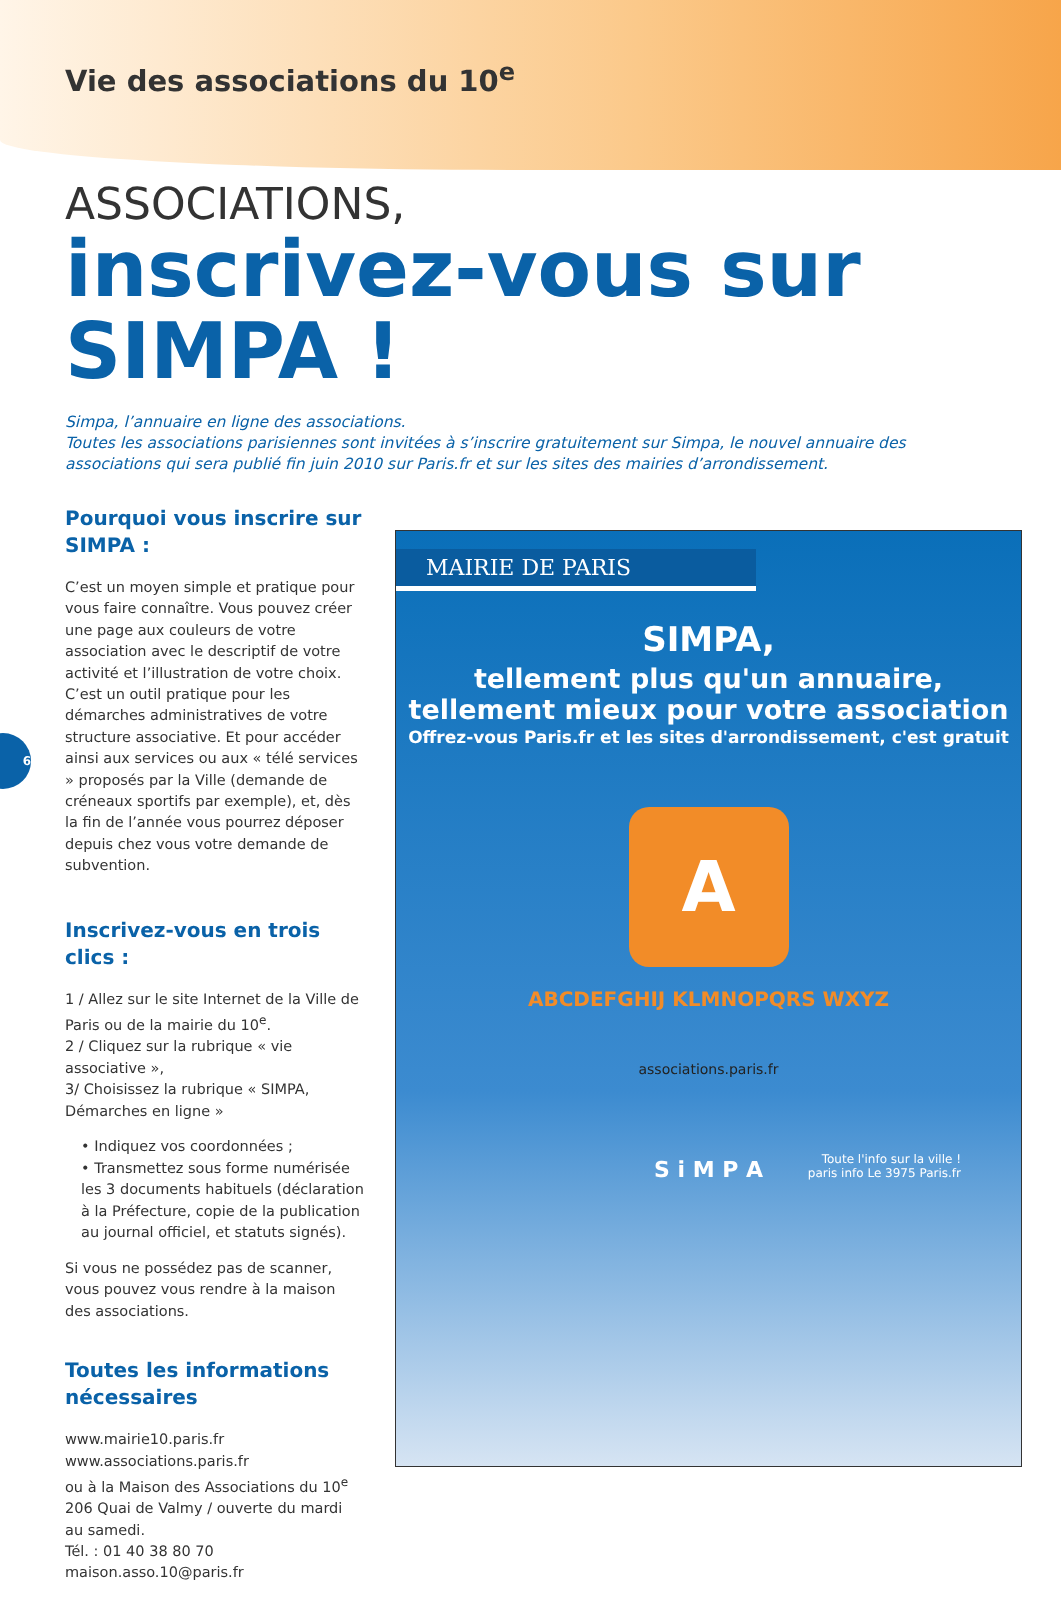6
Vie des associations du 10<sup>e</sup>
ASSOCIATIONS,
inscrivez-vous sur SIMPA !
Simpa, l’annuaire en ligne des associations.
Toutes les associations parisiennes sont invitées à s’inscrire gratuitement sur Simpa, le nouvel annuaire des associations qui sera publié fin juin 2010 sur Paris.fr et sur les sites des mairies d’arrondissement.
Pourquoi vous inscrire sur SIMPA :
C’est un moyen simple et pratique pour vous faire connaître. Vous pouvez créer une page aux couleurs de votre association avec le descriptif de votre activité et l’illustration de votre choix. C’est un outil pratique pour les démarches administratives de votre structure associative. Et pour accéder ainsi aux services ou aux « télé services » proposés par la Ville (demande de créneaux sportifs par exemple), et, dès la fin de l’année vous pourrez déposer depuis chez vous votre demande de subvention.
Inscrivez-vous en trois clics :
1 / Allez sur le site Internet de la Ville de Paris ou de la mairie du 10<sup>e</sup>.
2 / Cliquez sur la rubrique « vie associative »,
3/ Choisissez la rubrique « SIMPA, Démarches en ligne »
• Indiquez vos coordonnées ;
• Transmettez sous forme numérisée les 3 documents habituels (déclaration à la Préfecture, copie de la publication au journal officiel, et statuts signés).
Si vous ne possédez pas de scanner, vous pouvez vous rendre à la maison des associations.
Toutes les informations nécessaires
www.mairie10.paris.fr
www.associations.paris.fr
ou à la Maison des Associations du 10<sup>e</sup> 206 Quai de Valmy / ouverte du mardi au samedi.
Tél. : 01 40 38 80 70
maison.asso.10@paris.fr
MAIRIE DE PARIS
SIMPA,
tellement plus qu'un annuaire,
tellement mieux pour votre association
Offrez-vous Paris.fr et les sites d'arrondissement, c'est gratuit
A
ABCDEFGHIJ KLMNOPQRS WXYZ
associations.paris.fr
S i M P A
Toute l'info sur la ville !
paris info Le 3975 Paris.fr